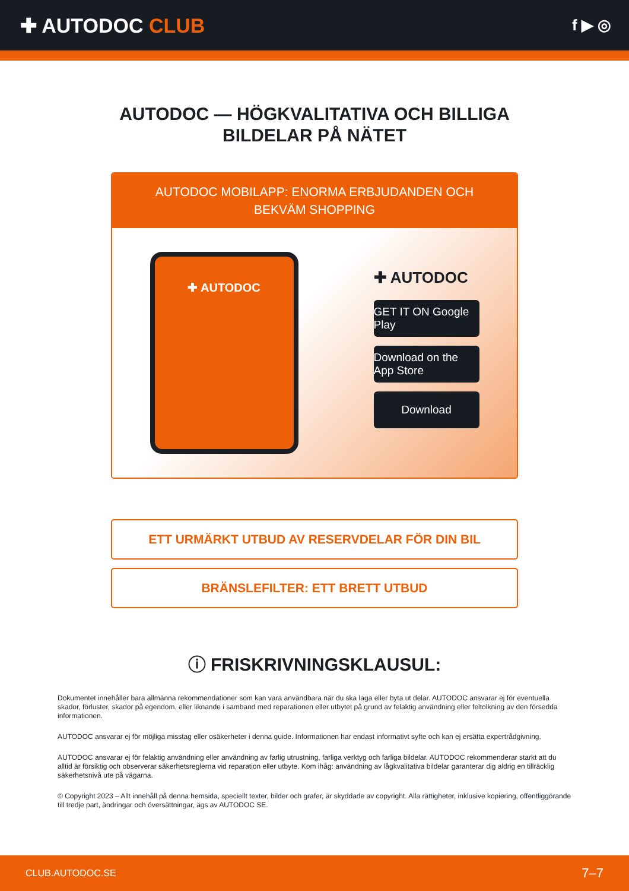✚ AUTODOC CLUB
f ▶ ◎
AUTODOC — HÖGKVALITATIVA OCH BILLIGA
BILDELAR PÅ NÄTET
AUTODOC MOBILAPP: ENORMA ERBJUDANDEN OCH BEKVÄM SHOPPING
✚ AUTODOC
✚ AUTODOC
GET IT ON Google Play
Download on the App Store
Download
ETT URMÄRKT UTBUD AV RESERVDELAR FÖR DIN BIL
BRÄNSLEFILTER: ETT BRETT UTBUD
ⓘ FRISKRIVNINGSKLAUSUL:
Dokumentet innehåller bara allmänna rekommendationer som kan vara användbara när du ska laga eller byta ut delar. AUTODOC ansvarar ej för eventuella skador, förluster, skador på egendom, eller liknande i samband med reparationen eller utbytet på grund av felaktig användning eller feltolkning av den försedda informationen.
AUTODOC ansvarar ej för möjliga misstag eller osäkerheter i denna guide. Informationen har endast informativt syfte och kan ej ersätta expertrådgivning.
AUTODOC ansvarar ej för felaktig användning eller användning av farlig utrustning, farliga verktyg och farliga bildelar. AUTODOC rekommenderar starkt att du alltid är försiktig och observerar säkerhetsreglerna vid reparation eller utbyte. Kom ihåg: användning av lågkvalitativa bildelar garanterar dig aldrig en tillräcklig säkerhetsnivå ute på vägarna.
© Copyright 2023 – Allt innehåll på denna hemsida, speciellt texter, bilder och grafer, är skyddade av copyright. Alla rättigheter, inklusive kopiering, offentliggörande till tredje part, ändringar och översättningar, ägs av AUTODOC SE.
CLUB.AUTODOC.SE 7–7